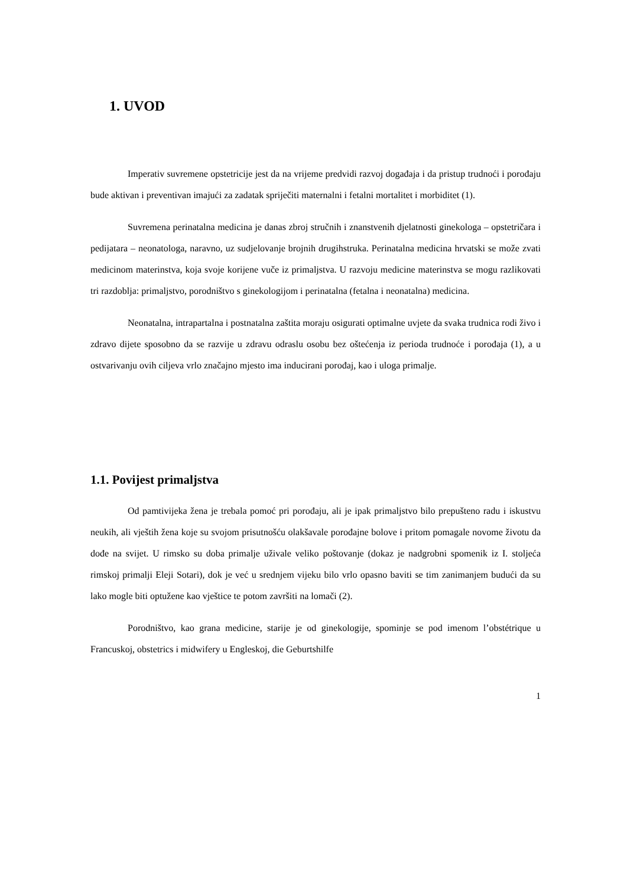1. UVOD
Imperativ suvremene opstetricije jest da na vrijeme predvidi razvoj događaja i da pristup trudnoći i porođaju bude aktivan i preventivan imajući za zadatak spriječiti maternalni i fetalni mortalitet i morbiditet (1).
Suvremena perinatalna medicina je danas zbroj stručnih i znanstvenih djelatnosti ginekologa – opstetričara i pedijatara – neonatologa, naravno, uz sudjelovanje brojnih drugihstruka. Perinatalna medicina hrvatski se može zvati medicinom materinstva, koja svoje korijene vuče iz primaljstva. U razvoju medicine materinstva se mogu razlikovati tri razdoblja: primaljstvo, porodništvo s ginekologijom i perinatalna (fetalna i neonatalna) medicina.
Neonatalna, intrapartalna i postnatalna zaštita moraju osigurati optimalne uvjete da svaka trudnica rodi živo i zdravo dijete sposobno da se razvije u zdravu odraslu osobu bez oštećenja iz perioda trudnoće i porođaja (1), a u ostvarivanju ovih ciljeva vrlo značajno mjesto ima inducirani porođaj, kao i uloga primalje.
1.1. Povijest primaljstva
Od pamtivijeka žena je trebala pomoć pri porođaju, ali je ipak primaljstvo bilo prepušteno radu i iskustvu neukih, ali vještih žena koje su svojom prisutnošću olakšavale porođajne bolove i pritom pomagale novome životu da dođe na svijet. U rimsko su doba primalje uživale veliko poštovanje (dokaz je nadgrobni spomenik iz I. stoljeća rimskoj primalji Eleji Sotari), dok je već u srednjem vijeku bilo vrlo opasno baviti se tim zanimanjem budući da su lako mogle biti optužene kao vještice te potom završiti na lomači (2).
Porodništvo, kao grana medicine, starije je od ginekologije, spominje se pod imenom l’obstétrique u Francuskoj, obstetrics i midwifery u Engleskoj, die Geburtshilfe
1